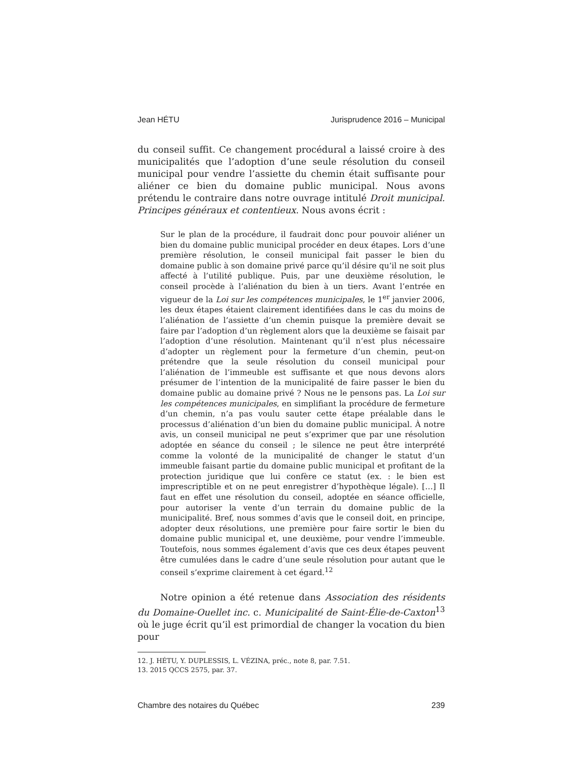Jean HÉTU Jurisprudence 2016 – Municipal
du conseil suffit. Ce changement procédural a laissé croire à des municipalités que l’adoption d’une seule résolution du conseil municipal pour vendre l’assiette du chemin était suffisante pour aliéner ce bien du domaine public municipal. Nous avons prétendu le contraire dans notre ouvrage intitulé Droit municipal. Principes généraux et contentieux. Nous avons écrit :
Sur le plan de la procédure, il faudrait donc pour pouvoir aliéner un bien du domaine public municipal procéder en deux étapes. Lors d’une première résolution, le conseil municipal fait passer le bien du domaine public à son domaine privé parce qu’il désire qu’il ne soit plus affecté à l’utilité publique. Puis, par une deuxième résolution, le conseil procède à l’aliénation du bien à un tiers. Avant l’entrée en vigueur de la Loi sur les compétences municipales, le 1<sup>er</sup> janvier 2006, les deux étapes étaient clairement identifiées dans le cas du moins de l’aliénation de l’assiette d’un chemin puisque la première devait se faire par l’adoption d’un règlement alors que la deuxième se faisait par l’adoption d’une résolution. Maintenant qu’il n’est plus nécessaire d’adopter un règlement pour la fermeture d’un chemin, peut-on prétendre que la seule résolution du conseil municipal pour l’aliénation de l’immeuble est suffisante et que nous devons alors présumer de l’intention de la municipalité de faire passer le bien du domaine public au domaine privé ? Nous ne le pensons pas. La Loi sur les compétences municipales, en simplifiant la procédure de fermeture d’un chemin, n’a pas voulu sauter cette étape préalable dans le processus d’aliénation d’un bien du domaine public municipal. À notre avis, un conseil municipal ne peut s’exprimer que par une résolution adoptée en séance du conseil ; le silence ne peut être interprété comme la volonté de la municipalité de changer le statut d’un immeuble faisant partie du domaine public municipal et profitant de la protection juridique que lui confère ce statut (ex. : le bien est imprescriptible et on ne peut enregistrer d’hypothèque légale). […] Il faut en effet une résolution du conseil, adoptée en séance officielle, pour autoriser la vente d’un terrain du domaine public de la municipalité. Bref, nous sommes d’avis que le conseil doit, en principe, adopter deux résolutions, une première pour faire sortir le bien du domaine public municipal et, une deuxième, pour vendre l’immeuble. Toutefois, nous sommes également d’avis que ces deux étapes peuvent être cumulées dans le cadre d’une seule résolution pour autant que le conseil s’exprime clairement à cet égard.<sup>12</sup>
Notre opinion a été retenue dans Association des résidents du Domaine-Ouellet inc. c. Municipalité de Saint-Élie-de-Caxton<sup>13</sup> où le juge écrit qu’il est primordial de changer la vocation du bien pour
12. J. HÉTU, Y. DUPLESSIS, L. VÉZINA, préc., note 8, par. 7.51.
13. 2015 QCCS 2575, par. 37.
Chambre des notaires du Québec 239